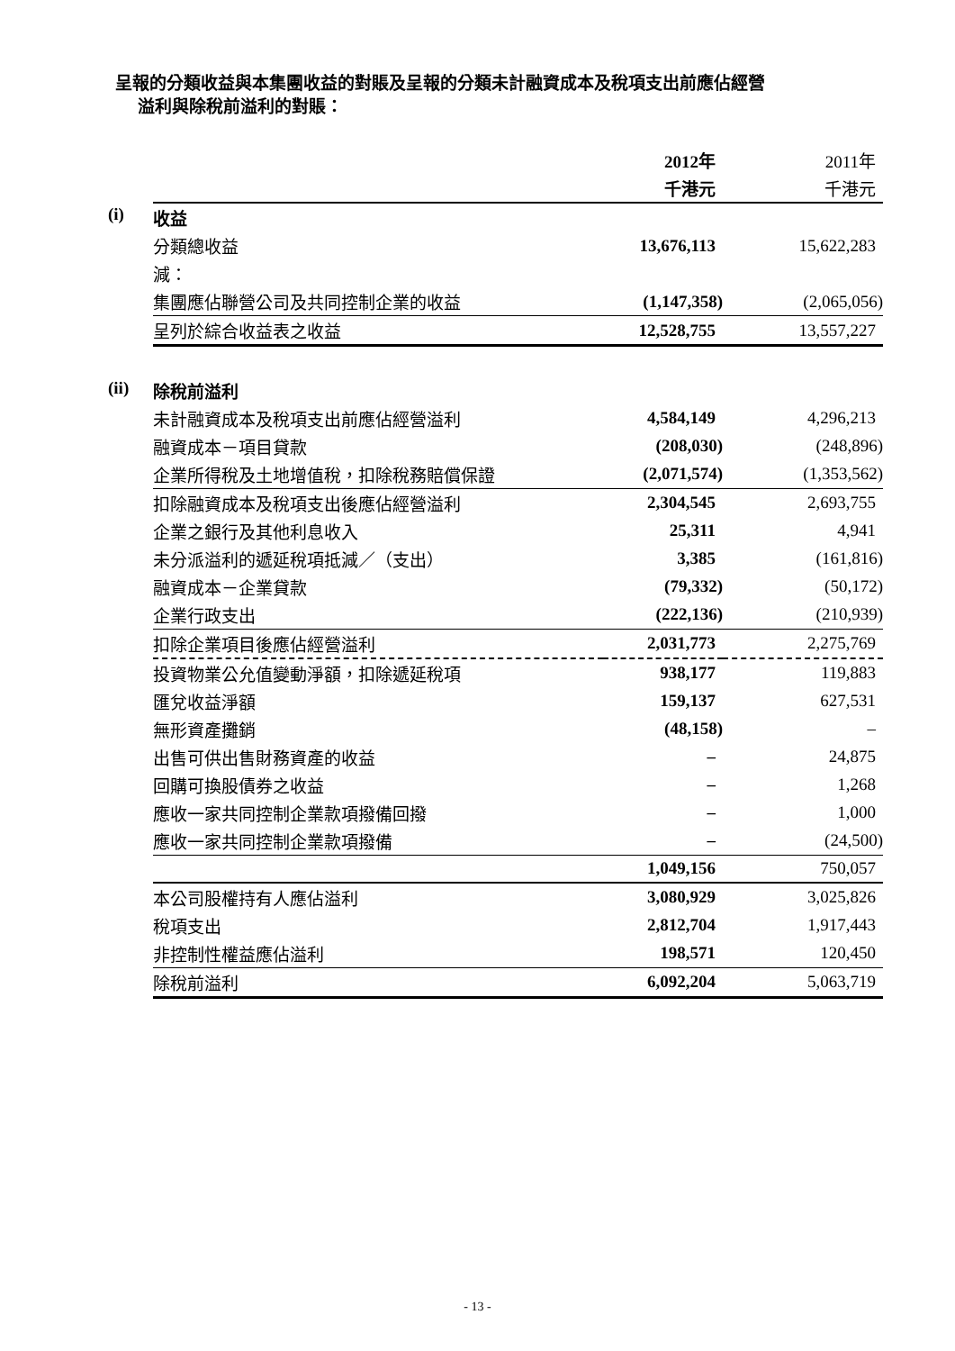呈報的分類收益與本集團收益的對賬及呈報的分類未計融資成本及稅項支出前應佔經營
溢利與除稅前溢利的對賬：
| | | 2012年 | 2011年 |
| | | 千港元 | 千港元 |
| (i) | 收益 | | |
| | 分類總收益 | 13,676,113 | 15,622,283 |
| | 減： | | |
| | 集團應佔聯營公司及共同控制企業的收益 | (1,147,358) | (2,065,056) |
| | 呈列於綜合收益表之收益 | 12,528,755 | 13,557,227 |
| (ii) | 除稅前溢利 | | |
| | 未計融資成本及稅項支出前應佔經營溢利 | 4,584,149 | 4,296,213 |
| | 融資成本－項目貸款 | (208,030) | (248,896) |
| | 企業所得稅及土地增值稅，扣除稅務賠償保證 | (2,071,574) | (1,353,562) |
| | 扣除融資成本及稅項支出後應佔經營溢利 | 2,304,545 | 2,693,755 |
| | 企業之銀行及其他利息收入 | 25,311 | 4,941 |
| | 未分派溢利的遞延稅項抵減／（支出） | 3,385 | (161,816) |
| | 融資成本－企業貸款 | (79,332) | (50,172) |
| | 企業行政支出 | (222,136) | (210,939) |
| | 扣除企業項目後應佔經營溢利 | 2,031,773 | 2,275,769 |
| | 投資物業公允值變動淨額，扣除遞延稅項 | 938,177 | 119,883 |
| | 匯兌收益淨額 | 159,137 | 627,531 |
| | 無形資產攤銷 | (48,158) | – |
| | 出售可供出售財務資產的收益 | – | 24,875 |
| | 回購可換股債券之收益 | – | 1,268 |
| | 應收一家共同控制企業款項撥備回撥 | – | 1,000 |
| | 應收一家共同控制企業款項撥備 | – | (24,500) |
| | | 1,049,156 | 750,057 |
| | 本公司股權持有人應佔溢利 | 3,080,929 | 3,025,826 |
| | 稅項支出 | 2,812,704 | 1,917,443 |
| | 非控制性權益應佔溢利 | 198,571 | 120,450 |
| | 除稅前溢利 | 6,092,204 | 5,063,719 |
- 13 -